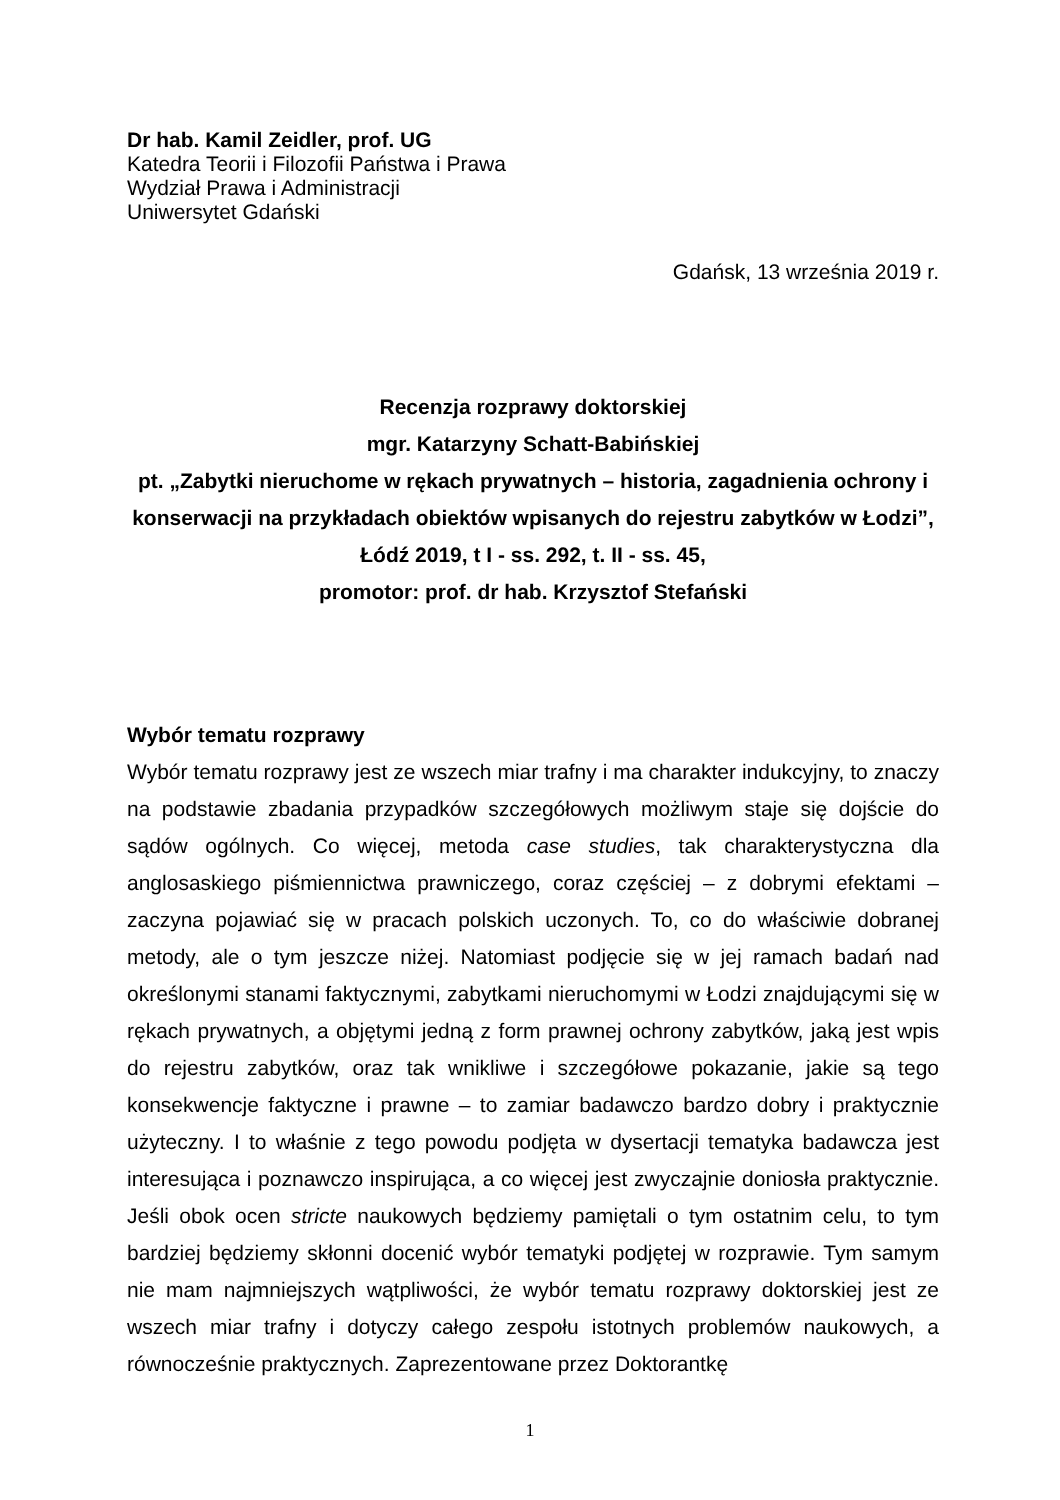Dr hab. Kamil Zeidler, prof. UG
Katedra Teorii i Filozofii Państwa i Prawa
Wydział Prawa i Administracji
Uniwersytet Gdański
Gdańsk, 13 września 2019 r.
Recenzja rozprawy doktorskiej
mgr. Katarzyny Schatt-Babińskiej
pt. „Zabytki nieruchome w rękach prywatnych – historia, zagadnienia ochrony i konserwacji na przykładach obiektów wpisanych do rejestru zabytków w Łodzi”, Łódź 2019, t I - ss. 292, t. II - ss. 45,
promotor: prof. dr hab. Krzysztof Stefański
Wybór tematu rozprawy
Wybór tematu rozprawy jest ze wszech miar trafny i ma charakter indukcyjny, to znaczy na podstawie zbadania przypadków szczegółowych możliwym staje się dojście do sądów ogólnych. Co więcej, metoda case studies, tak charakterystyczna dla anglosaskiego piśmiennictwa prawniczego, coraz częściej – z dobrymi efektami – zaczyna pojawiać się w pracach polskich uczonych. To, co do właściwie dobranej metody, ale o tym jeszcze niżej. Natomiast podjęcie się w jej ramach badań nad określonymi stanami faktycznymi, zabytkami nieruchomymi w Łodzi znajdującymi się w rękach prywatnych, a objętymi jedną z form prawnej ochrony zabytków, jaką jest wpis do rejestru zabytków, oraz tak wnikliwe i szczegółowe pokazanie, jakie są tego konsekwencje faktyczne i prawne – to zamiar badawczo bardzo dobry i praktycznie użyteczny. I to właśnie z tego powodu podjęta w dysertacji tematyka badawcza jest interesująca i poznawczo inspirująca, a co więcej jest zwyczajnie doniosła praktycznie. Jeśli obok ocen stricte naukowych będziemy pamiętali o tym ostatnim celu, to tym bardziej będziemy skłonni docenić wybór tematyki podjętej w rozprawie. Tym samym nie mam najmniejszych wątpliwości, że wybór tematu rozprawy doktorskiej jest ze wszech miar trafny i dotyczy całego zespołu istotnych problemów naukowych, a równocześnie praktycznych. Zaprezentowane przez Doktorantkę
1